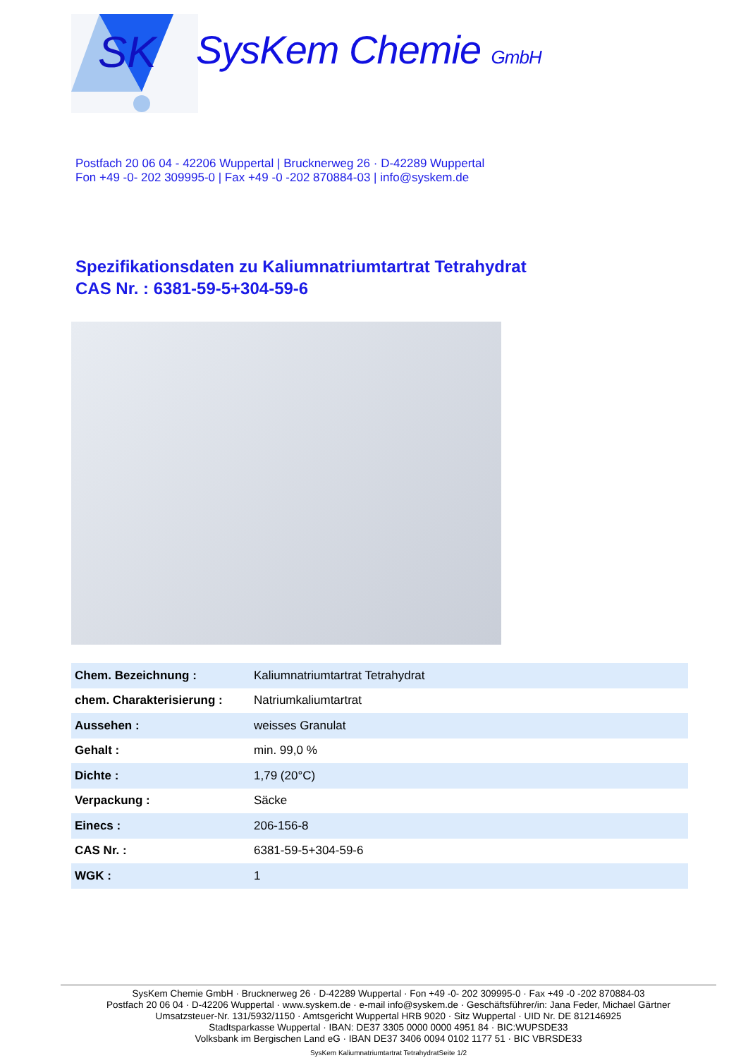SK
SysKem Chemie GmbH
Postfach 20 06 04 - 42206 Wuppertal | Brucknerweg 26 · D-42289 Wuppertal
Fon +49 -0- 202 309995-0 | Fax +49 -0 -202 870884-03 | info@syskem.de
Spezifikationsdaten zu Kaliumnatriumtartrat Tetrahydrat
CAS Nr. : 6381-59-5+304-59-6
| Chem. Bezeichnung : | Kaliumnatriumtartrat Tetrahydrat |
| chem. Charakterisierung : | Natriumkaliumtartrat |
| Aussehen : | weisses Granulat |
| Gehalt : | min. 99,0 % |
| Dichte : | 1,79 (20°C) |
| Verpackung : | Säcke |
| Einecs : | 206-156-8 |
| CAS Nr. : | 6381-59-5+304-59-6 |
| WGK : | 1 |
SysKem Chemie GmbH · Brucknerweg 26 · D-42289 Wuppertal · Fon +49 -0- 202 309995-0 · Fax +49 -0 -202 870884-03
Postfach 20 06 04 · D-42206 Wuppertal · www.syskem.de · e-mail info@syskem.de · Geschäftsführer/in: Jana Feder, Michael Gärtner
Umsatzsteuer-Nr. 131/5932/1150 · Amtsgericht Wuppertal HRB 9020 · Sitz Wuppertal · UID Nr. DE 812146925
Stadtsparkasse Wuppertal · IBAN: DE37 3305 0000 0000 4951 84 · BIC:WUPSDE33
Volksbank im Bergischen Land eG · IBAN DE37 3406 0094 0102 1177 51 · BIC VBRSDE33
SysKem Kaliumnatriumtartrat TetrahydratSeite 1/2